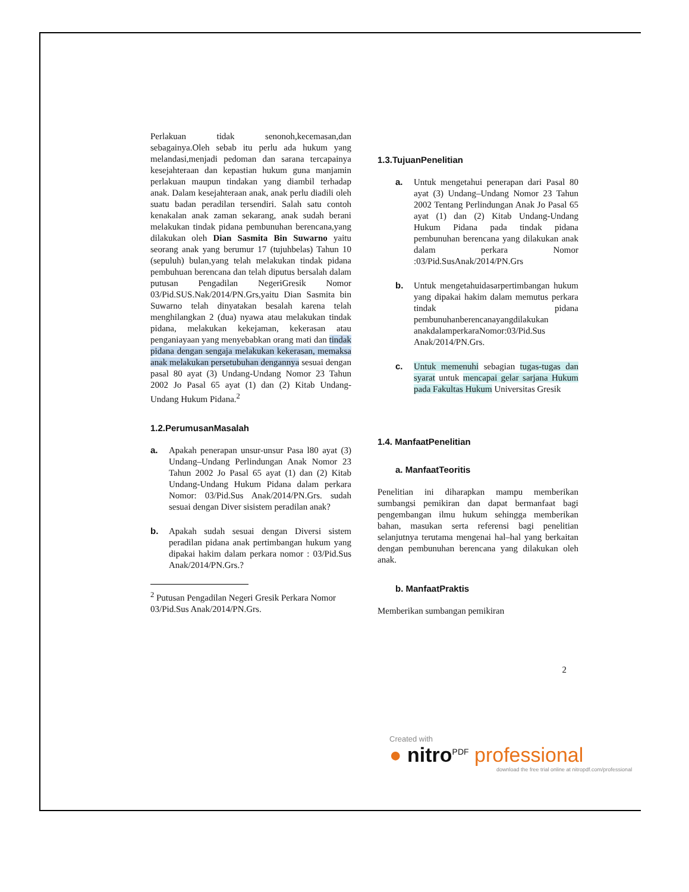Perlakuan tidak senonoh,kecemasan,dan sebagainya.Oleh sebab itu perlu ada hukum yang melandasi,menjadi pedoman dan sarana tercapainya kesejahteraan dan kepastian hukum guna manjamin perlakuan maupun tindakan yang diambil terhadap anak. Dalam kesejahteraan anak, anak perlu diadili oleh suatu badan peradilan tersendiri. Salah satu contoh kenakalan anak zaman sekarang, anak sudah berani melakukan tindak pidana pembunuhan berencana,yang dilakukan oleh Dian Sasmita Bin Suwarno yaitu seorang anak yang berumur 17 (tujuhbelas) Tahun 10 (sepuluh) bulan,yang telah melakukan tindak pidana pembuhuan berencana dan telah diputus bersalah dalam putusan Pengadilan NegeriGresik Nomor 03/Pid.SUS.Nak/2014/PN.Grs,yaitu Dian Sasmita bin Suwarno telah dinyatakan besalah karena telah menghilangkan 2 (dua) nyawa atau melakukan tindak pidana, melakukan kekejaman, kekerasan atau penganiayaan yang menyebabkan orang mati dan tindak pidana dengan sengaja melakukan kekerasan, memaksa anak melakukan persetubuhan dengannya sesuai dengan pasal 80 ayat (3) Undang-Undang Nomor 23 Tahun 2002 Jo Pasal 65 ayat (1) dan (2) Kitab Undang-Undang Hukum Pidana.<sup>2</sup>
1.2.PerumusanMasalah
a.
Apakah penerapan unsur-unsur Pasa l80 ayat (3) Undang–Undang Perlindungan Anak Nomor 23 Tahun 2002 Jo Pasal 65 ayat (1) dan (2) Kitab Undang-Undang Hukum Pidana dalam perkara Nomor: 03/Pid.Sus Anak/2014/PN.Grs. sudah sesuai dengan Diver sisistem peradilan anak?
b.
Apakah sudah sesuai dengan Diversi sistem peradilan pidana anak pertimbangan hukum yang dipakai hakim dalam perkara nomor : 03/Pid.Sus Anak/2014/PN.Grs.?
<sup>2</sup> Putusan Pengadilan Negeri Gresik Perkara Nomor 03/Pid.Sus Anak/2014/PN.Grs.
1.3.TujuanPenelitian
a.
Untuk mengetahui penerapan dari Pasal 80 ayat (3) Undang–Undang Nomor 23 Tahun 2002 Tentang Perlindungan Anak Jo Pasal 65 ayat (1) dan (2) Kitab Undang-Undang Hukum Pidana pada tindak pidana pembunuhan berencana yang dilakukan anak dalam perkara Nomor :03/Pid.SusAnak/2014/PN.Grs
b.
Untuk mengetahuidasarpertimbangan hukum yang dipakai hakim dalam memutus perkara tindak pidana pembunuhanberencanayangdilakukan anakdalamperkaraNomor:03/Pid.Sus Anak/2014/PN.Grs.
c.
Untuk memenuhi sebagian tugas-tugas dan syarat untuk mencapai gelar sarjana Hukum pada Fakultas Hukum Universitas Gresik
1.4. ManfaatPenelitian
a. ManfaatTeoritis
Penelitian ini diharapkan mampu memberikan sumbangsi pemikiran dan dapat bermanfaat bagi pengembangan ilmu hukum sehingga memberikan bahan, masukan serta referensi bagi penelitian selanjutnya terutama mengenai hal–hal yang berkaitan dengan pembunuhan berencana yang dilakukan oleh anak.
b. ManfaatPraktis
Memberikan sumbangan pemikiran
2
Created with
● nitro<sup>PDF</sup> professional
download the free trial online at nitropdf.com/professional